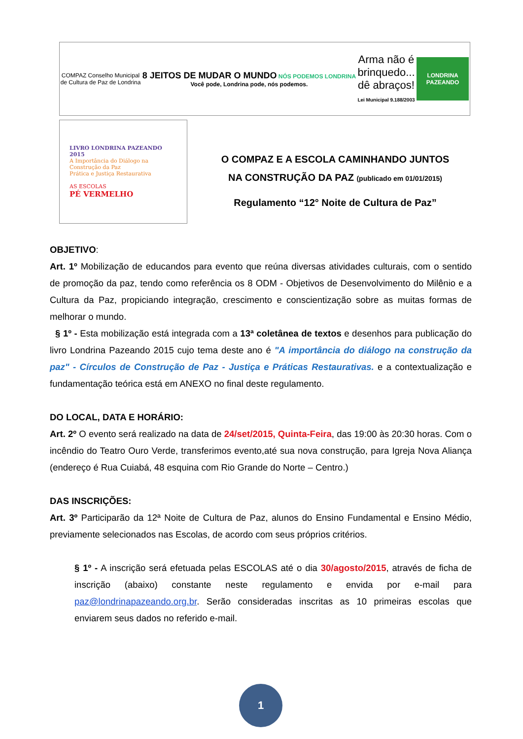COMPAZ Conselho Municipal
de Cultura de Paz de Londrina
8 JEITOS DE MUDAR O MUNDO NÓS PODEMOS LONDRINA
Você pode, Londrina pode, nós podemos.
Arma não é
brinquedo...
dê abraços!
Lei Municipal 9.188/2003
LONDRINA
PAZEANDO
LIVRO LONDRINA PAZEANDO 2015
A Importância do Diálogo na Construção da Paz
Prática e Justiça Restaurativa
AS ESCOLAS
PÉ VERMELHO
O COMPAZ E A ESCOLA CAMINHANDO JUNTOS
NA CONSTRUÇÃO DA PAZ (publicado em 01/01/2015)
Regulamento “12° Noite de Cultura de Paz”
OBJETIVO:
Art. 1º Mobilização de educandos para evento que reúna diversas atividades culturais, com o sentido de promoção da paz, tendo como referência os 8 ODM - Objetivos de Desenvolvimento do Milênio e a Cultura da Paz, propiciando integração, crescimento e conscientização sobre as muitas formas de melhorar o mundo.
§ 1º - Esta mobilização está integrada com a 13ª coletânea de textos e desenhos para publicação do livro Londrina Pazeando 2015 cujo tema deste ano é "A importância do diálogo na construção da paz" - Círculos de Construção de Paz - Justiça e Práticas Restaurativas. e a contextualização e fundamentação teórica está em ANEXO no final deste regulamento.
DO LOCAL, DATA E HORÁRIO:
Art. 2º O evento será realizado na data de 24/set/2015, Quinta-Feira, das 19:00 às 20:30 horas. Com o incêndio do Teatro Ouro Verde, transferimos evento,até sua nova construção, para Igreja Nova Aliança (endereço é Rua Cuiabá, 48 esquina com Rio Grande do Norte – Centro.)
DAS INSCRIÇÕES:
Art. 3º Participarão da 12ª Noite de Cultura de Paz, alunos do Ensino Fundamental e Ensino Médio, previamente selecionados nas Escolas, de acordo com seus próprios critérios.
§ 1º - A inscrição será efetuada pelas ESCOLAS até o dia 30/agosto/2015, através de ficha de inscrição (abaixo) constante neste regulamento e envida por e-mail para paz@londrinapazeando.org.br. Serão consideradas inscritas as 10 primeiras escolas que enviarem seus dados no referido e-mail.
1